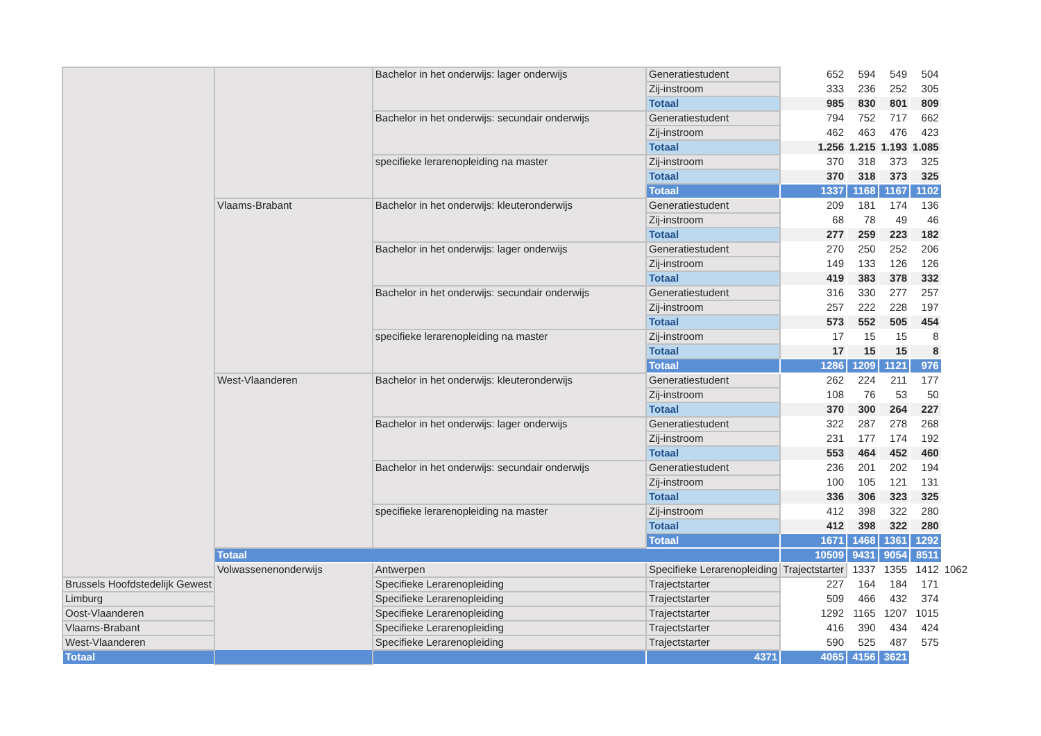| | | Bachelor in het onderwijs: lager onderwijs | Generatiestudent | 652 | 594 | 549 | 504 | |
| | | | Zij-instroom | 333 | 236 | 252 | 305 | |
| | | | Totaal | 985 | 830 | 801 | 809 | |
| | | Bachelor in het onderwijs: secundair onderwijs | Generatiestudent | 794 | 752 | 717 | 662 | |
| | | | Zij-instroom | 462 | 463 | 476 | 423 | |
| | | | Totaal | 1.256 | 1.215 | 1.193 | 1.085 | |
| | | specifieke lerarenopleiding na master | Zij-instroom | 370 | 318 | 373 | 325 | |
| | | | Totaal | 370 | 318 | 373 | 325 | |
| | | | Totaal | 1337 | 1168 | 1167 | 1102 | |
| | Vlaams-Brabant | Bachelor in het onderwijs: kleuteronderwijs | Generatiestudent | 209 | 181 | 174 | 136 | |
| | | | Zij-instroom | 68 | 78 | 49 | 46 | |
| | | | Totaal | 277 | 259 | 223 | 182 | |
| | | Bachelor in het onderwijs: lager onderwijs | Generatiestudent | 270 | 250 | 252 | 206 | |
| | | | Zij-instroom | 149 | 133 | 126 | 126 | |
| | | | Totaal | 419 | 383 | 378 | 332 | |
| | | Bachelor in het onderwijs: secundair onderwijs | Generatiestudent | 316 | 330 | 277 | 257 | |
| | | | Zij-instroom | 257 | 222 | 228 | 197 | |
| | | | Totaal | 573 | 552 | 505 | 454 | |
| | | specifieke lerarenopleiding na master | Zij-instroom | 17 | 15 | 15 | 8 | |
| | | | Totaal | 17 | 15 | 15 | 8 | |
| | | | Totaal | 1286 | 1209 | 1121 | 976 | |
| | West-Vlaanderen | Bachelor in het onderwijs: kleuteronderwijs | Generatiestudent | 262 | 224 | 211 | 177 | |
| | | | Zij-instroom | 108 | 76 | 53 | 50 | |
| | | | Totaal | 370 | 300 | 264 | 227 | |
| | | Bachelor in het onderwijs: lager onderwijs | Generatiestudent | 322 | 287 | 278 | 268 | |
| | | | Zij-instroom | 231 | 177 | 174 | 192 | |
| | | | Totaal | 553 | 464 | 452 | 460 | |
| | | Bachelor in het onderwijs: secundair onderwijs | Generatiestudent | 236 | 201 | 202 | 194 | |
| | | | Zij-instroom | 100 | 105 | 121 | 131 | |
| | | | Totaal | 336 | 306 | 323 | 325 | |
| | | specifieke lerarenopleiding na master | Zij-instroom | 412 | 398 | 322 | 280 | |
| | | | Totaal | 412 | 398 | 322 | 280 | |
| | | | Totaal | 1671 | 1468 | 1361 | 1292 | |
| | Totaal | | | 10509 | 9431 | 9054 | 8511 | |
| | Volwassenenonderwijs | Antwerpen | Specifieke Lerarenopleiding | Trajectstarter | 1337 | 1355 | 1412 | 1062 |
| Brussels Hoofdstedelijk Gewest | | Specifieke Lerarenopleiding | Trajectstarter | 227 | 164 | 184 | 171 | |
| Limburg | | Specifieke Lerarenopleiding | Trajectstarter | 509 | 466 | 432 | 374 | |
| Oost-Vlaanderen | | Specifieke Lerarenopleiding | Trajectstarter | 1292 | 1165 | 1207 | 1015 | |
| Vlaams-Brabant | | Specifieke Lerarenopleiding | Trajectstarter | 416 | 390 | 434 | 424 | |
| West-Vlaanderen | | Specifieke Lerarenopleiding | Trajectstarter | 590 | 525 | 487 | 575 | |
| Totaal | | | 4371 | 4065 | 4156 | 3621 | | |